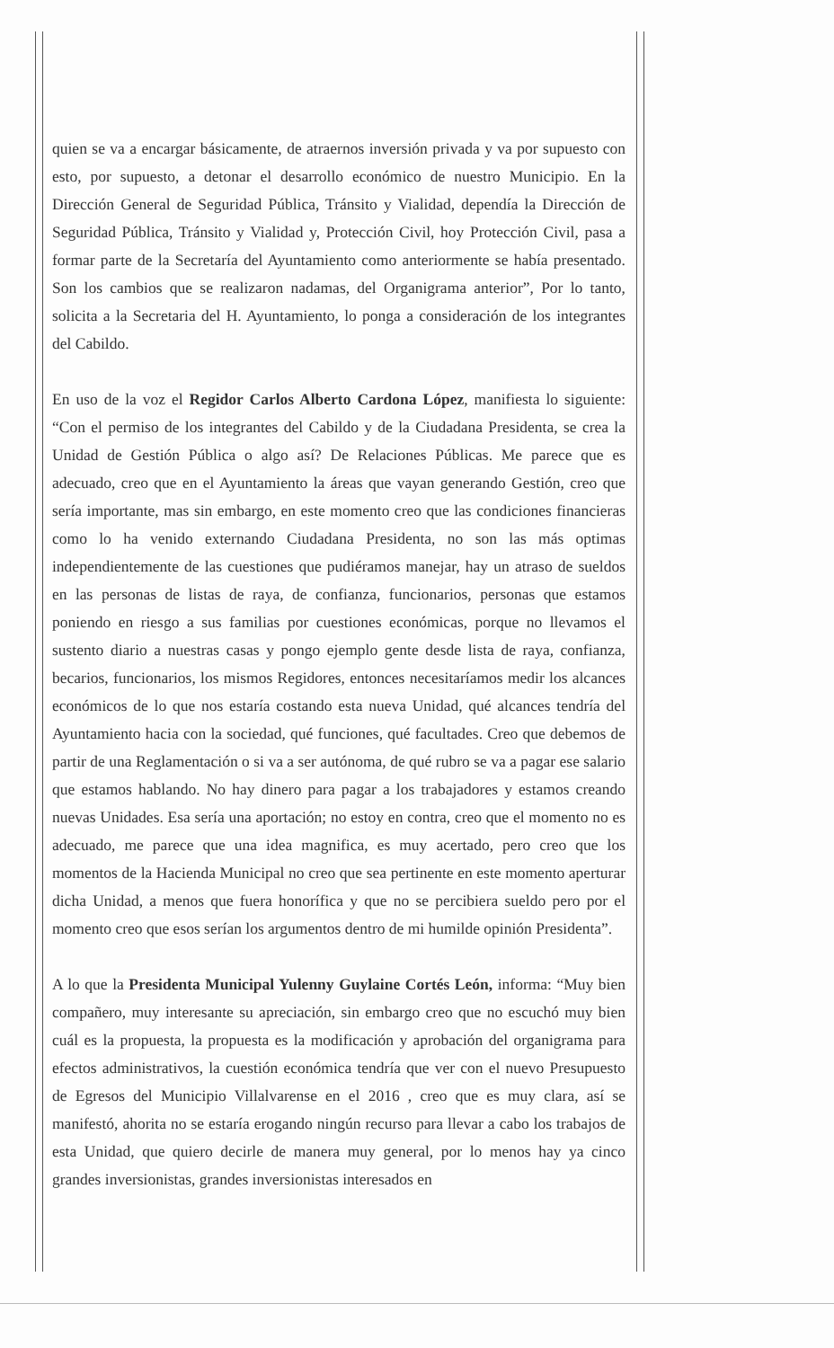quien se va a encargar básicamente, de atraernos inversión privada y va por supuesto con esto, por supuesto, a detonar el desarrollo económico de nuestro Municipio. En la Dirección General de Seguridad Pública, Tránsito y Vialidad, dependía la Dirección de Seguridad Pública, Tránsito y Vialidad y, Protección Civil, hoy Protección Civil, pasa a formar parte de la Secretaría del Ayuntamiento como anteriormente se había presentado. Son los cambios que se realizaron nadamas, del Organigrama anterior”, Por lo tanto, solicita a la Secretaria del H. Ayuntamiento, lo ponga a consideración de los integrantes del Cabildo.
En uso de la voz el Regidor Carlos Alberto Cardona López, manifiesta lo siguiente: “Con el permiso de los integrantes del Cabildo y de la Ciudadana Presidenta, se crea la Unidad de Gestión Pública o algo así? De Relaciones Públicas. Me parece que es adecuado, creo que en el Ayuntamiento la áreas que vayan generando Gestión, creo que sería importante, mas sin embargo, en este momento creo que las condiciones financieras como lo ha venido externando Ciudadana Presidenta, no son las más optimas independientemente de las cuestiones que pudiéramos manejar, hay un atraso de sueldos en las personas de listas de raya, de confianza, funcionarios, personas que estamos poniendo en riesgo a sus familias por cuestiones económicas, porque no llevamos el sustento diario a nuestras casas y pongo ejemplo gente desde lista de raya, confianza, becarios, funcionarios, los mismos Regidores, entonces necesitaríamos medir los alcances económicos de lo que nos estaría costando esta nueva Unidad, qué alcances tendría del Ayuntamiento hacia con la sociedad, qué funciones, qué facultades. Creo que debemos de partir de una Reglamentación o si va a ser autónoma, de qué rubro se va a pagar ese salario que estamos hablando. No hay dinero para pagar a los trabajadores y estamos creando nuevas Unidades. Esa sería una aportación; no estoy en contra, creo que el momento no es adecuado, me parece que una idea magnifica, es muy acertado, pero creo que los momentos de la Hacienda Municipal no creo que sea pertinente en este momento aperturar dicha Unidad, a menos que fuera honorífica y que no se percibiera sueldo pero por el momento creo que esos serían los argumentos dentro de mi humilde opinión Presidenta”.
A lo que la Presidenta Municipal Yulenny Guylaine Cortés León, informa: “Muy bien compañero, muy interesante su apreciación, sin embargo creo que no escuchó muy bien cuál es la propuesta, la propuesta es la modificación y aprobación del organigrama para efectos administrativos, la cuestión económica tendría que ver con el nuevo Presupuesto de Egresos del Municipio Villalvarense en el 2016 , creo que es muy clara, así se manifestó, ahorita no se estaría erogando ningún recurso para llevar a cabo los trabajos de esta Unidad, que quiero decirle de manera muy general, por lo menos hay ya cinco grandes inversionistas, grandes inversionistas interesados en